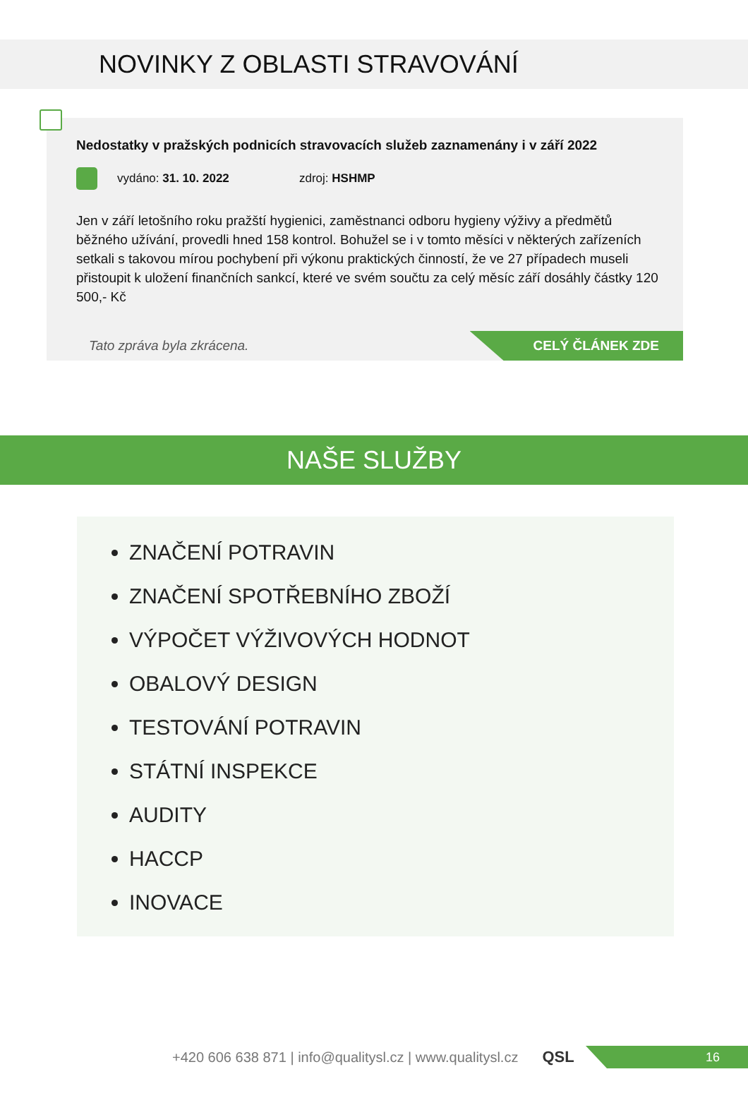NOVINKY Z OBLASTI STRAVOVÁNÍ
Nedostatky v pražských podnicích stravovacích služeb zaznamenány i v září 2022
vydáno: 31. 10. 2022 zdroj: HSHMP
Jen v září letošního roku pražští hygienici, zaměstnanci odboru hygieny výživy a předmětů běžného užívání, provedli hned 158 kontrol. Bohužel se i v tomto měsíci v některých zařízeních setkali s takovou mírou pochybení při výkonu praktických činností, že ve 27 případech museli přistoupit k uložení finančních sankcí, které ve svém součtu za celý měsíc září dosáhly částky 120 500,- Kč
Tato zpráva byla zkrácena.
CELÝ ČLÁNEK ZDE
NAŠE SLUŽBY
ZNAČENÍ POTRAVIN
ZNAČENÍ SPOTŘEBNÍHO ZBOŽÍ
VÝPOČET VÝŽIVOVÝCH HODNOT
OBALOVÝ DESIGN
TESTOVÁNÍ POTRAVIN
STÁTNÍ INSPEKCE
AUDITY
HACCP
INOVACE
+420 606 638 871 | info@qualitysl.cz | www.qualitysl.cz
QSL
16